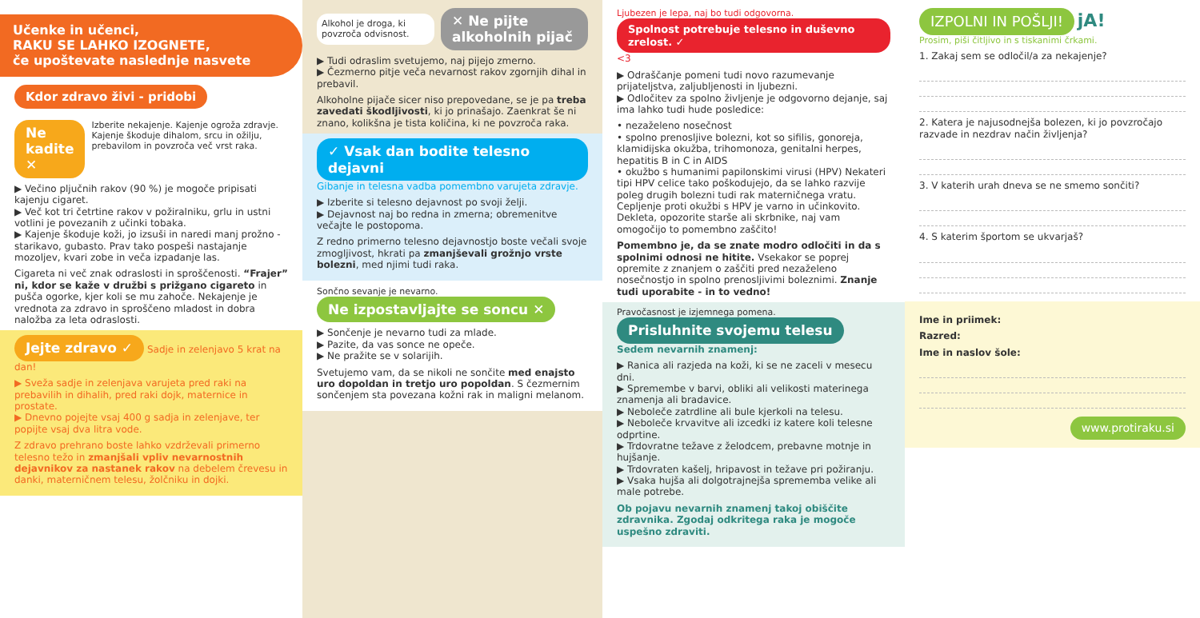Učenke in učenci,
RAKU SE LAHKO IZOGNETE,
če upoštevate naslednje nasvete
Kdor zdravo živi - pridobi
Ne kadite ✕ Izberite nekajenje. Kajenje ogroža zdravje. Kajenje škoduje dihalom, srcu in ožilju, prebavilom in povzroča več vrst raka.
▶ Večino pljučnih rakov (90 %) je mogoče pripisati kajenju cigaret.
▶ Več kot tri četrtine rakov v požiralniku, grlu in ustni votlini je povezanih z učinki tobaka.
▶ Kajenje škoduje koži, jo izsuši in naredi manj prožno - starikavo, gubasto. Prav tako pospeši nastajanje mozoljev, kvari zobe in veča izpadanje las.
Cigareta ni več znak odraslosti in sproščenosti. “Frajer” ni, kdor se kaže v družbi s prižgano cigareto in pušča ogorke, kjer koli se mu zahoče. Nekajenje je vrednota za zdravo in sproščeno mladost in dobra naložba za leta odraslosti.
Jejte zdravo ✓ Sadje in zelenjavo 5 krat na dan!
▶ Sveža sadje in zelenjava varujeta pred raki na prebavilih in dihalih, pred raki dojk, maternice in prostate.
▶ Dnevno pojejte vsaj 400 g sadja in zelenjave, ter popijte vsaj dva litra vode.
Z zdravo prehrano boste lahko vzdrževali primerno telesno težo in zmanjšali vpliv nevarnostnih dejavnikov za nastanek rakov na debelem črevesu in danki, materničnem telesu, žolčniku in dojki.
Alkohol je droga, ki povzroča odvisnost. ✕ Ne pijte alkoholnih pijač
▶ Tudi odraslim svetujemo, naj pijejo zmerno.
▶ Čezmerno pitje veča nevarnost rakov zgornjih dihal in prebavil.
Alkoholne pijače sicer niso prepovedane, se je pa treba zavedati škodljivosti, ki jo prinašajo. Zaenkrat še ni znano, kolikšna je tista količina, ki ne povzroča raka.
✓ Vsak dan bodite telesno dejavni Gibanje in telesna vadba pomembno varujeta zdravje.
▶ Izberite si telesno dejavnost po svoji želji.
▶ Dejavnost naj bo redna in zmerna; obremenitve večajte le postopoma.
Z redno primerno telesno dejavnostjo boste večali svoje zmogljivost, hkrati pa zmanjševali grožnjo vrste bolezni, med njimi tudi raka.
Sončno sevanje je nevarno. Ne izpostavljajte se soncu ✕
▶ Sončenje je nevarno tudi za mlade.
▶ Pazite, da vas sonce ne opeče.
▶ Ne pražite se v solarijih.
Svetujemo vam, da se nikoli ne sončite med enajsto uro dopoldan in tretjo uro popoldan. S čezmernim sončenjem sta povezana kožni rak in maligni melanom.
Ljubezen je lepa, naj bo tudi odgovorna.
Spolnost potrebuje telesno in duševno zrelost. ✓ <3
▶ Odraščanje pomeni tudi novo razumevanje prijateljstva, zaljubljenosti in ljubezni.
▶ Odločitev za spolno življenje je odgovorno dejanje, saj ima lahko tudi hude posledice:
• nezaželeno nosečnost
• spolno prenosljive bolezni, kot so sifilis, gonoreja, klamidijska okužba, trihomonoza, genitalni herpes, hepatitis B in C in AIDS
• okužbo s humanimi papilonskimi virusi (HPV) Nekateri tipi HPV celice tako poškodujejo, da se lahko razvije poleg drugih bolezni tudi rak materničnega vratu. Cepljenje proti okužbi s HPV je varno in učinkovito. Dekleta, opozorite starše ali skrbnike, naj vam omogočijo to pomembno zaščito!
Pomembno je, da se znate modro odločiti in da s spolnimi odnosi ne hitite. Vsekakor se poprej opremite z znanjem o zaščiti pred nezaželeno nosečnostjo in spolno prenosljivimi boleznimi. Znanje tudi uporabite - in to vedno!
Pravočasnost je izjemnega pomena.
Prisluhnite svojemu telesu
Sedem nevarnih znamenj:
▶ Ranica ali razjeda na koži, ki se ne zaceli v mesecu dni.
▶ Spremembe v barvi, obliki ali velikosti materinega znamenja ali bradavice.
▶ Neboleče zatrdline ali bule kjerkoli na telesu.
▶ Neboleče krvavitve ali izcedki iz katere koli telesne odprtine.
▶ Trdovratne težave z želodcem, prebavne motnje in hujšanje.
▶ Trdovraten kašelj, hripavost in težave pri požiranju.
▶ Vsaka hujša ali dolgotrajnejša sprememba velike ali male potrebe.
Ob pojavu nevarnih znamenj takoj obiščite zdravnika. Zgodaj odkritega raka je mogoče uspešno zdraviti.
IZPOLNI IN POŠLJI!
jA!
Prosim, piši čitljivo in s tiskanimi črkami.
1. Zakaj sem se odločil/a za nekajenje?
2. Katera je najusodnejša bolezen, ki jo povzročajo razvade in nezdrav način življenja?
3. V katerih urah dneva se ne smemo sončiti?
4. S katerim športom se ukvarjaš?
Ime in priimek:
Razred:
Ime in naslov šole:
www.protiraku.si